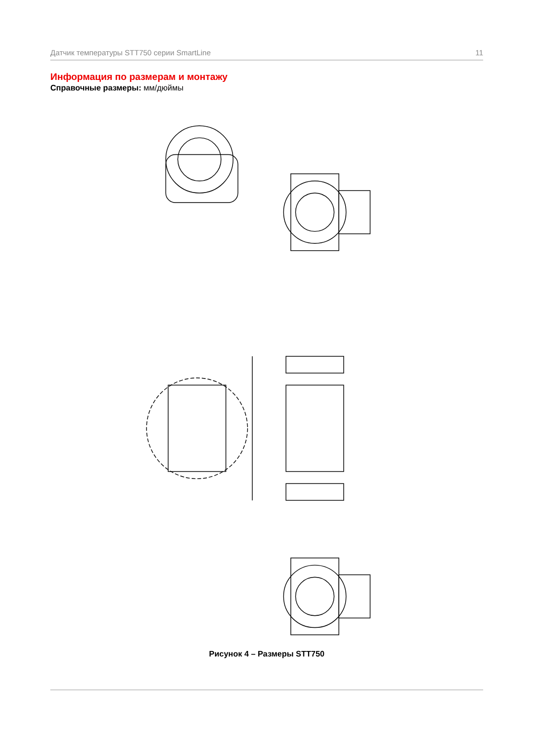Датчик температуры STT750 серии SmartLine 11
Информация по размерам и монтажу
Справочные размеры: мм/дюймы
Рисунок 4 – Размеры STT750